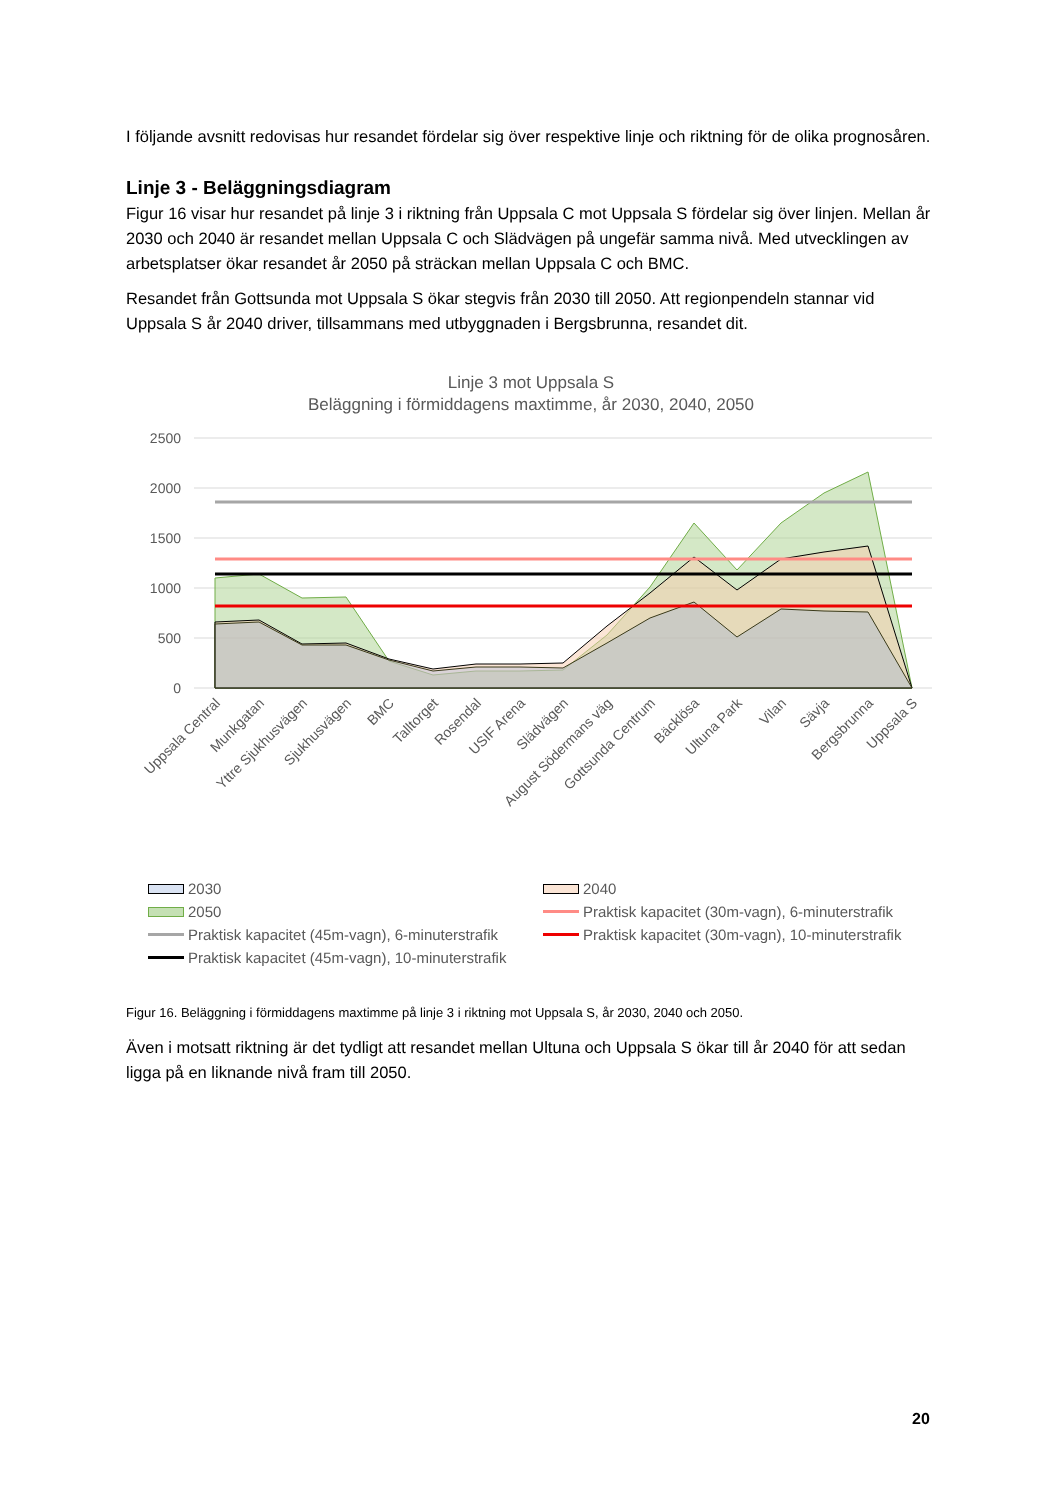I följande avsnitt redovisas hur resandet fördelar sig över respektive linje och riktning för de olika prognosåren.
Linje 3 - Beläggningsdiagram
Figur 16 visar hur resandet på linje 3 i riktning från Uppsala C mot Uppsala S fördelar sig över linjen. Mellan år 2030 och 2040 är resandet mellan Uppsala C och Slädvägen på ungefär samma nivå. Med utvecklingen av arbetsplatser ökar resandet år 2050 på sträckan mellan Uppsala C och BMC.
Resandet från Gottsunda mot Uppsala S ökar stegvis från 2030 till 2050. Att regionpendeln stannar vid Uppsala S år 2040 driver, tillsammans med utbyggnaden i Bergsbrunna, resandet dit.
Linje 3 mot Uppsala S
Beläggning i förmiddagens maxtimme, år 2030, 2040, 2050
2500
2000
1500
1000
500
0
Uppsala Central
Munkgatan
Yttre Sjukhusvägen
Sjukhusvägen
BMC
Talltorget
Rosendal
USIF Arena
Slädvägen
August Södermans väg
Gottsunda Centrum
Bäcklösa
Ultuna Park
Vilan
Sävja
Bergsbrunna
Uppsala S
2030 2040 2050 Praktisk kapacitet (30m-vagn), 6-minuterstrafik Praktisk kapacitet (45m-vagn), 6-minuterstrafik Praktisk kapacitet (30m-vagn), 10-minuterstrafik Praktisk kapacitet (45m-vagn), 10-minuterstrafik
Figur 16. Beläggning i förmiddagens maxtimme på linje 3 i riktning mot Uppsala S, år 2030, 2040 och 2050.
Även i motsatt riktning är det tydligt att resandet mellan Ultuna och Uppsala S ökar till år 2040 för att sedan ligga på en liknande nivå fram till 2050.
20